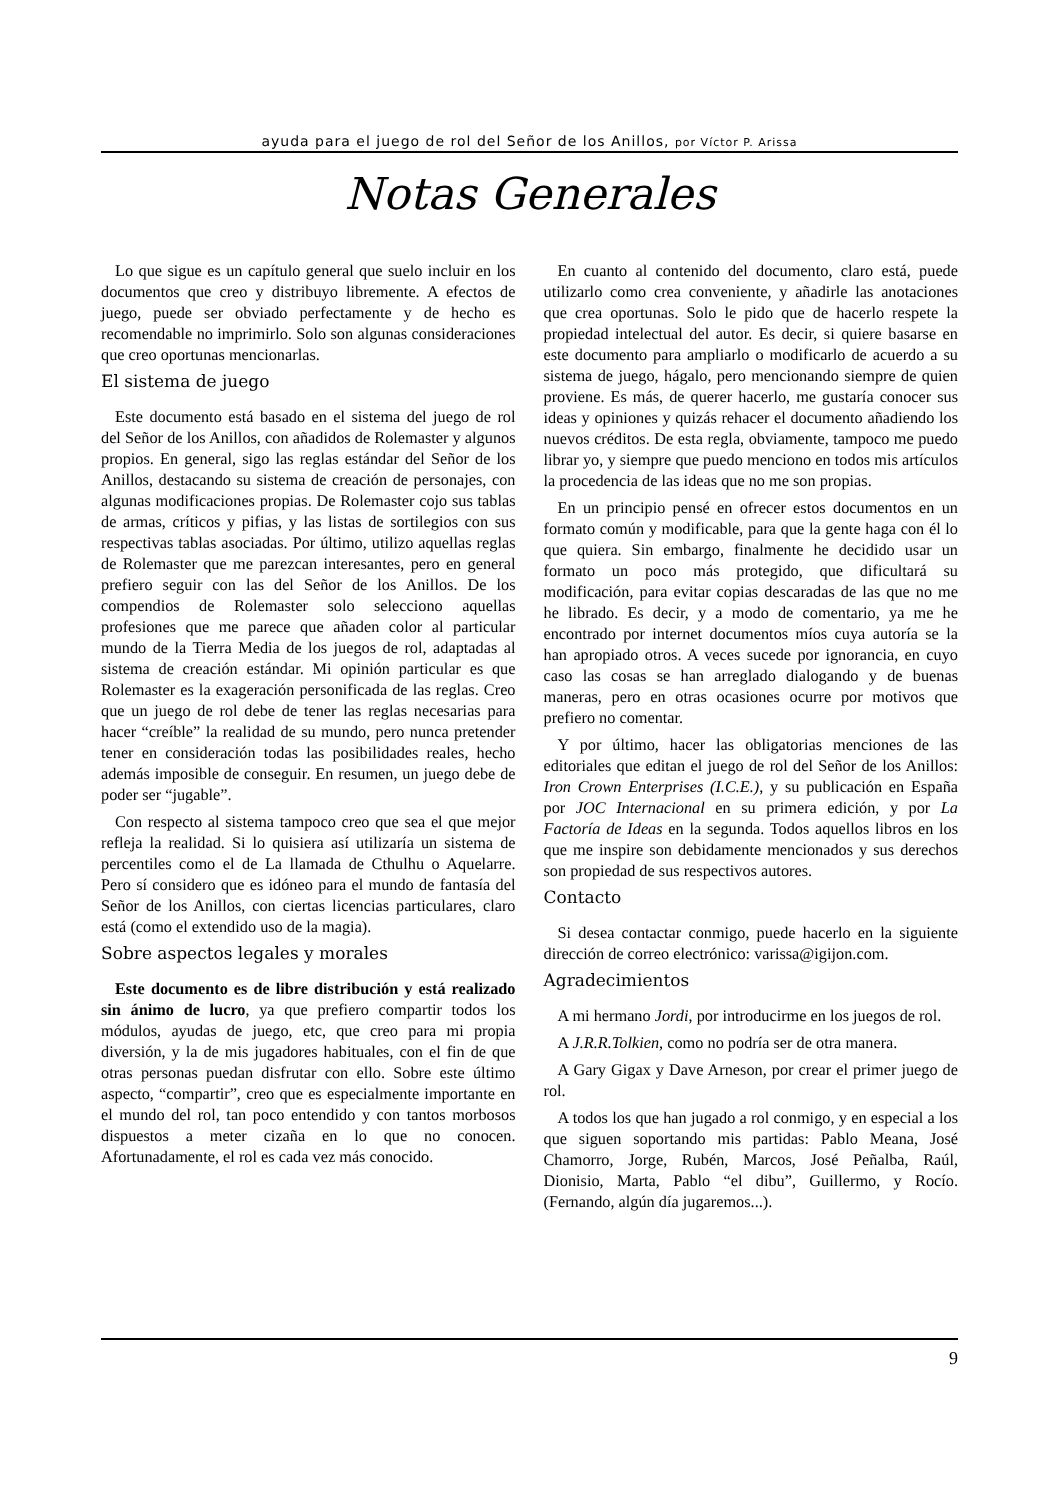ayuda para el juego de rol del Señor de los Anillos, por Víctor P. Arissa
Notas Generales
Lo que sigue es un capítulo general que suelo incluir en los documentos que creo y distribuyo libremente. A efectos de juego, puede ser obviado perfectamente y de hecho es recomendable no imprimirlo. Solo son algunas consideraciones que creo oportunas mencionarlas.
El sistema de juego
Este documento está basado en el sistema del juego de rol del Señor de los Anillos, con añadidos de Rolemaster y algunos propios. En general, sigo las reglas estándar del Señor de los Anillos, destacando su sistema de creación de personajes, con algunas modificaciones propias. De Rolemaster cojo sus tablas de armas, críticos y pifias, y las listas de sortilegios con sus respectivas tablas asociadas. Por último, utilizo aquellas reglas de Rolemaster que me parezcan interesantes, pero en general prefiero seguir con las del Señor de los Anillos. De los compendios de Rolemaster solo selecciono aquellas profesiones que me parece que añaden color al particular mundo de la Tierra Media de los juegos de rol, adaptadas al sistema de creación estándar. Mi opinión particular es que Rolemaster es la exageración personificada de las reglas. Creo que un juego de rol debe de tener las reglas necesarias para hacer “creíble” la realidad de su mundo, pero nunca pretender tener en consideración todas las posibilidades reales, hecho además imposible de conseguir. En resumen, un juego debe de poder ser “jugable”.
Con respecto al sistema tampoco creo que sea el que mejor refleja la realidad. Si lo quisiera así utilizaría un sistema de percentiles como el de La llamada de Cthulhu o Aquelarre. Pero sí considero que es idóneo para el mundo de fantasía del Señor de los Anillos, con ciertas licencias particulares, claro está (como el extendido uso de la magia).
Sobre aspectos legales y morales
Este documento es de libre distribución y está realizado sin ánimo de lucro, ya que prefiero compartir todos los módulos, ayudas de juego, etc, que creo para mi propia diversión, y la de mis jugadores habituales, con el fin de que otras personas puedan disfrutar con ello. Sobre este último aspecto, “compartir”, creo que es especialmente importante en el mundo del rol, tan poco entendido y con tantos morbosos dispuestos a meter cizaña en lo que no conocen. Afortunadamente, el rol es cada vez más conocido.
En cuanto al contenido del documento, claro está, puede utilizarlo como crea conveniente, y añadirle las anotaciones que crea oportunas. Solo le pido que de hacerlo respete la propiedad intelectual del autor. Es decir, si quiere basarse en este documento para ampliarlo o modificarlo de acuerdo a su sistema de juego, hágalo, pero mencionando siempre de quien proviene. Es más, de querer hacerlo, me gustaría conocer sus ideas y opiniones y quizás rehacer el documento añadiendo los nuevos créditos. De esta regla, obviamente, tampoco me puedo librar yo, y siempre que puedo menciono en todos mis artículos la procedencia de las ideas que no me son propias.
En un principio pensé en ofrecer estos documentos en un formato común y modificable, para que la gente haga con él lo que quiera. Sin embargo, finalmente he decidido usar un formato un poco más protegido, que dificultará su modificación, para evitar copias descaradas de las que no me he librado. Es decir, y a modo de comentario, ya me he encontrado por internet documentos míos cuya autoría se la han apropiado otros. A veces sucede por ignorancia, en cuyo caso las cosas se han arreglado dialogando y de buenas maneras, pero en otras ocasiones ocurre por motivos que prefiero no comentar.
Y por último, hacer las obligatorias menciones de las editoriales que editan el juego de rol del Señor de los Anillos: Iron Crown Enterprises (I.C.E.), y su publicación en España por JOC Internacional en su primera edición, y por La Factoría de Ideas en la segunda. Todos aquellos libros en los que me inspire son debidamente mencionados y sus derechos son propiedad de sus respectivos autores.
Contacto
Si desea contactar conmigo, puede hacerlo en la siguiente dirección de correo electrónico: varissa@igijon.com.
Agradecimientos
A mi hermano Jordi, por introducirme en los juegos de rol.
A J.R.R.Tolkien, como no podría ser de otra manera.
A Gary Gigax y Dave Arneson, por crear el primer juego de rol.
A todos los que han jugado a rol conmigo, y en especial a los que siguen soportando mis partidas: Pablo Meana, José Chamorro, Jorge, Rubén, Marcos, José Peñalba, Raúl, Dionisio, Marta, Pablo “el dibu”, Guillermo, y Rocío. (Fernando, algún día jugaremos...).
9